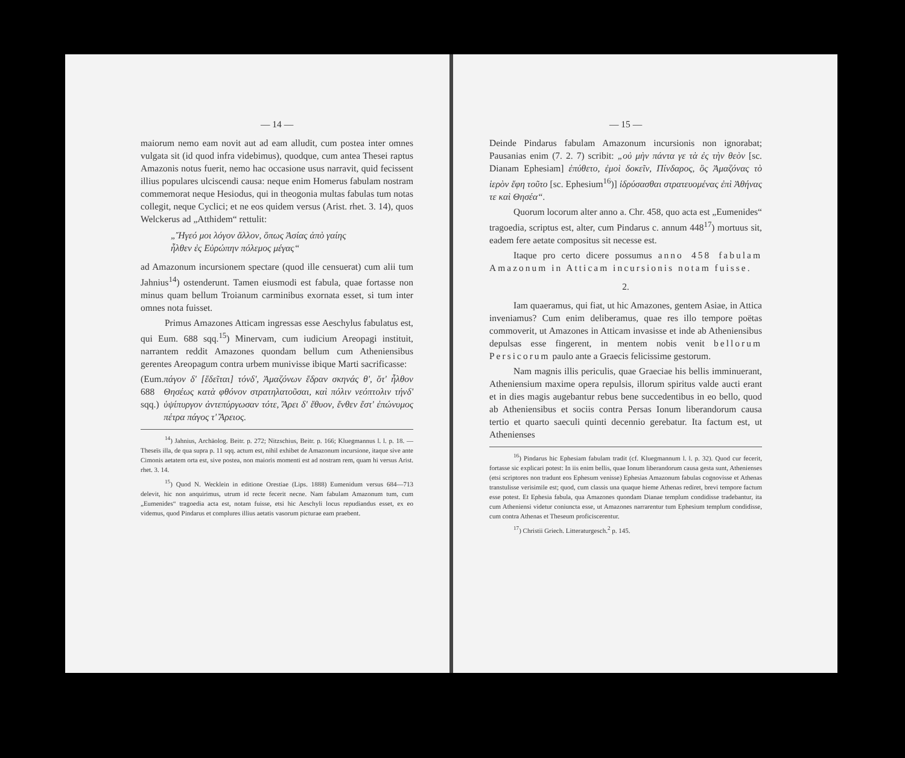— 14 —
maiorum nemo eam novit aut ad eam alludit, cum postea inter omnes vulgata sit (id quod infra videbimus), quodque, cum antea Thesei raptus Amazonis notus fuerit, nemo hac occasione usus narravit, quid fecissent illius populares ulciscendi causa: neque enim Homerus fabulam nostram commemorat neque Hesiodus, qui in theogonia multas fabulas tum notas collegit, neque Cyclici; et ne eos quidem versus (Arist. rhet. 3. 14), quos Welckerus ad „Atthidem“ rettulit:
„Ἤγεό μοι λόγον ἄλλον, ὅπως Ἀσίας ἀπὸ γαίης
ἦλθεν ἐς Εὐρώπην πόλεμος μέγας“
ad Amazonum incursionem spectare (quod ille censuerat) cum alii tum Jahnius<sup>14</sup>) ostenderunt. Tamen eiusmodi est fabula, quae fortasse non minus quam bellum Troianum carminibus exornata esset, si tum inter omnes nota fuisset.
Primus Amazones Atticam ingressas esse Aeschylus fabulatus est, qui Eum. 688 sqq.<sup>15</sup>) Minervam, cum iudicium Areopagi instituit, narrantem reddit Amazones quondam bellum cum Atheniensibus gerentes Areopagum contra urbem munivisse ibique Marti sacrificasse:
(Eum. 688 sqq.) πάγον δ' [ἕδεῖται] τόνδ', Ἀμαζόνων ἕδραν σκηνάς θ', ὅτ' ἦλθον Θησέως κατὰ φθόνον στρατηλατοῦσαι, καὶ πόλιν νεόπτολιν τήνδ' ὑψίπυργον ἀντεπύργωσαν τότε, Ἄρει δ' ἔθυον, ἔνθεν ἔστ' ἐπώνυμος πέτρα πάγος τ' Ἄρειος.
<sup>14</sup>) Jahnius, Archäolog. Beitr. p. 272; Nitzschius, Beitr. p. 166; Kluegmannus l. l. p. 18. — Theseïs illa, de qua supra p. 11 sqq. actum est, nihil exhibet de Amazonum incursione, itaque sive ante Cimonis aetatem orta est, sive postea, non maioris momenti est ad nostram rem, quam hi versus Arist. rhet. 3. 14.
<sup>15</sup>) Quod N. Wecklein in editione Orestiae (Lips. 1888) Eumenidum versus 684—713 delevit, hic non anquirimus, utrum id recte fecerit necne. Nam fabulam Amazonum tum, cum „Eumenides“ tragoedia acta est, notam fuisse, etsi hic Aeschyli locus repudiandus esset, ex eo videmus, quod Pindarus et complures illius aetatis vasorum picturae eam praebent.
— 15 —
Deinde Pindarus fabulam Amazonum incursionis non ignorabat; Pausanias enim (7. 2. 7) scribit: „οὐ μὴν πάντα γε τὰ ἐς τὴν θεὸν [sc. Dianam Ephesiam] ἐπύθετο, ἐμοὶ δοκεῖν, Πίνδαρος, ὃς Ἀμαζόνας τὸ ἱερὸν ἔφη τοῦτο [sc. Ephesium<sup>16</sup>)] ἱδρύσασθαι στρατευομένας ἐπὶ Ἀθήνας τε καὶ Θησέα“.
Quorum locorum alter anno a. Chr. 458, quo acta est „Eumenides“ tragoedia, scriptus est, alter, cum Pindarus c. annum 448<sup>17</sup>) mortuus sit, eadem fere aetate compositus sit necesse est.
Itaque pro certo dicere possumus anno 458 fabulam Amazonum in Atticam incursionis notam fuisse.
2.
Iam quaeramus, qui fiat, ut hic Amazones, gentem Asiae, in Attica inveniamus? Cum enim deliberamus, quae res illo tempore poëtas commoverit, ut Amazones in Atticam invasisse et inde ab Atheniensibus depulsas esse fingerent, in mentem nobis venit bellorum Persicorum paulo ante a Graecis felicissime gestorum.
Nam magnis illis periculis, quae Graeciae his bellis imminuerant, Atheniensium maxime opera repulsis, illorum spiritus valde aucti erant et in dies magis augebantur rebus bene succedentibus in eo bello, quod ab Atheniensibus et sociis contra Persas Ionum liberandorum causa tertio et quarto saeculi quinti decennio gerebatur. Ita factum est, ut Athenienses
<sup>16</sup>) Pindarus hic Ephesiam fabulam tradit (cf. Kluegmannum l. l. p. 32). Quod cur fecerit, fortasse sic explicari potest: In iis enim bellis, quae Ionum liberandorum causa gesta sunt, Athenienses (etsi scriptores non tradunt eos Ephesum venisse) Ephesias Amazonum fabulas cognovisse et Athenas transtulisse verisimile est; quod, cum classis una quaque hieme Athenas rediret, brevi tempore factum esse potest. Et Ephesia fabula, qua Amazones quondam Dianae templum condidisse tradebantur, ita cum Atheniensi videtur coniuncta esse, ut Amazones narrarentur tum Ephesium templum condidisse, cum contra Athenas et Theseum proficiscerentur.
<sup>17</sup>) Christii Griech. Litteraturgesch.<sup>2</sup> p. 145.